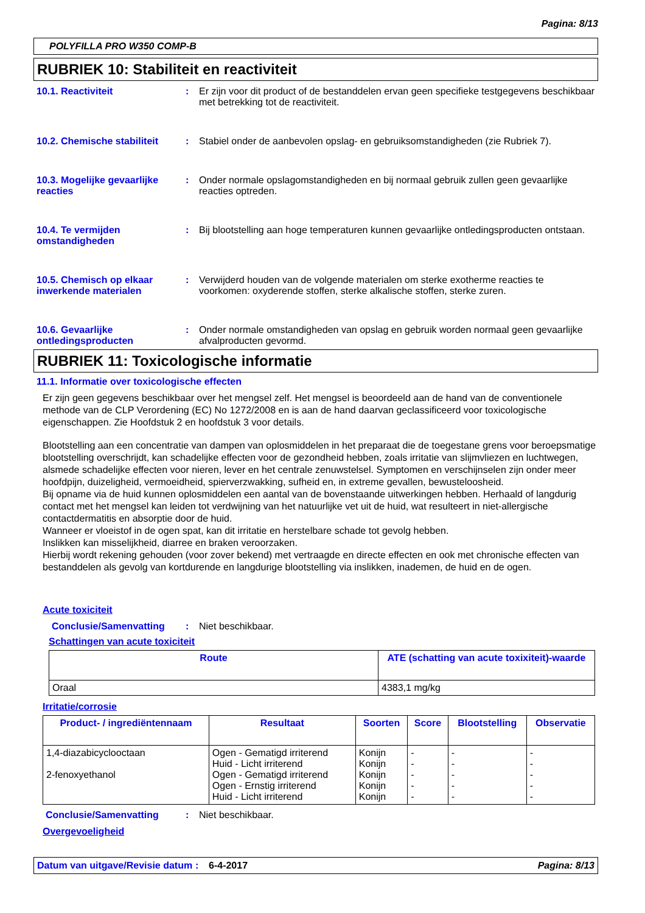Pagina: 8/13
POLYFILLA PRO W350 COMP-B
RUBRIEK 10: Stabiliteit en reactiviteit
10.1. Reactiviteit : Er zijn voor dit product of de bestanddelen ervan geen specifieke testgegevens beschikbaar met betrekking tot de reactiviteit.
10.2. Chemische stabiliteit
: Stabiel onder de aanbevolen opslag- en gebruiksomstandigheden (zie Rubriek 7).
10.3. Mogelijke gevaarlijke reacties
: Onder normale opslagomstandigheden en bij normaal gebruik zullen geen gevaarlijke reacties optreden.
10.4. Te vermijden omstandigheden
: Bij blootstelling aan hoge temperaturen kunnen gevaarlijke ontledingsproducten ontstaan.
10.5. Chemisch op elkaar inwerkende materialen
: Verwijderd houden van de volgende materialen om sterke exotherme reacties te voorkomen: oxyderende stoffen, sterke alkalische stoffen, sterke zuren.
10.6. Gevaarlijke ontledingsproducten
: Onder normale omstandigheden van opslag en gebruik worden normaal geen gevaarlijke afvalproducten gevormd.
RUBRIEK 11: Toxicologische informatie
11.1. Informatie over toxicologische effecten
Er zijn geen gegevens beschikbaar over het mengsel zelf. Het mengsel is beoordeeld aan de hand van de conventionele methode van de CLP Verordening (EC) No 1272/2008 en is aan de hand daarvan geclassificeerd voor toxicologische eigenschappen. Zie Hoofdstuk 2 en hoofdstuk 3 voor details.
Blootstelling aan een concentratie van dampen van oplosmiddelen in het preparaat die de toegestane grens voor beroepsmatige blootstelling overschrijdt, kan schadelijke effecten voor de gezondheid hebben, zoals irritatie van slijmvliezen en luchtwegen, alsmede schadelijke effecten voor nieren, lever en het centrale zenuwstelsel. Symptomen en verschijnselen zijn onder meer hoofdpijn, duizeligheid, vermoeidheid, spierverzwakking, sufheid en, in extreme gevallen, bewusteloosheid.
Bij opname via de huid kunnen oplosmiddelen een aantal van de bovenstaande uitwerkingen hebben. Herhaald of langdurig contact met het mengsel kan leiden tot verdwijning van het natuurlijke vet uit de huid, wat resulteert in niet-allergische contactdermatitis en absorptie door de huid.
Wanneer er vloeistof in de ogen spat, kan dit irritatie en herstelbare schade tot gevolg hebben.
Inslikken kan misselijkheid, diarree en braken veroorzaken.
Hierbij wordt rekening gehouden (voor zover bekend) met vertraagde en directe effecten en ook met chronische effecten van bestanddelen als gevolg van kortdurende en langdurige blootstelling via inslikken, inademen, de huid en de ogen.
Acute toxiciteit
Conclusie/Samenvatting : Niet beschikbaar.
Schattingen van acute toxiciteit
| Route | ATE (schatting van acute toxixiteit)-waarde |
| --- | --- |
| Oraal | 4383,1 mg/kg |
Irritatie/corrosie
| Product- / ingrediëntennaam | Resultaat | Soorten | Score | Blootstelling | Observatie |
| --- | --- | --- | --- | --- | --- |
| 1,4-diazabicyclooctaan 2-fenoxyethanol | Ogen - Gematigd irriterend Huid - Licht irriterend Ogen - Gematigd irriterend Ogen - Ernstig irriterend Huid - Licht irriterend | Konijn Konijn Konijn Konijn Konijn | - - - - - | - - - - - | - - - - - |
Conclusie/Samenvatting : Niet beschikbaar.
Overgevoeligheid
Datum van uitgave/Revisie datum
: 6-4-2017 Pagina: 8/13